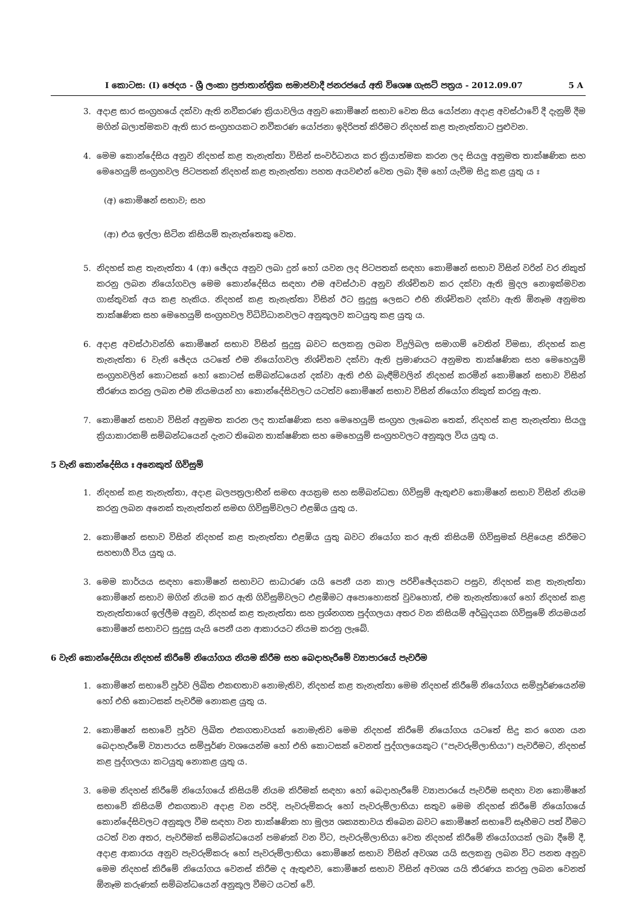I කොටස: (I) ඡෙදය - ශ්‍රී ලංකා ප්‍රජාතාන්ත්‍රික සමාජවාදී ජනරජයේ අති විශෙෂ ගැසට් පත්‍රය - 2012.09.07 5 A
3. අදාළ සාර සංග්‍රහයේ දක්වා ඇති නවීකරණ ක්‍රියාවලිය අනුව කොමිෂන් සභාව වෙත සිය යෝජනා අදාළ අවස්ථාවේ දී දැනුම් දීම මගින් බලාත්මකව ඇති සාර සංග්‍රහයකට නවීකරණ යෝජනා ඉදිරිපත් කිරීමට නිදහස් කළ තැනැත්තාට පුළුවන.
4. මෙම කොන්දේසිය අනුව නිදහස් කළ තැනැත්තා විසින් සංවර්ධනය කර ක්‍රියාත්මක කරන ලද සියලු අනුමත තාක්ෂණික සහ මෙහෙයුම් සංග්‍රහවල පිටපතක් නිදහස් කළ තැනැත්තා පහත අයවළුන් වෙත ලබා දීම හෝ යැවීම සිදු කළ යුතු ය ඃ
(අ) කොමිෂන් සභාව; සහ
(ආ) එය ඉල්ලා සිටින කිසියම් තැනැත්තෙකු වෙත.
5. නිදහස් කළ තැනැත්තා 4 (ආ) ඡේදය අනුව ලබා දුන් හෝ යවන ලද පිටපතක් සඳහා කොමිෂන් සභාව විසින් වරින් වර නිකුත් කරනු ලබන නියෝගවල මෙම කොන්දේසිය සඳහා එම අවස්ථාව අනුව නිශ්චිතව කර දක්වා ඇති මුදල නොඉක්මවන ගාස්තුවක් අය කළ හැකිය. නිදහස් කළ තැනැත්තා විසින් ඊට සුදුසු ලෙසට එහි නිශ්චිතව දක්වා ඇති ඕනෑම අනුමත තාක්ෂණික සහ මෙහෙයුම් සංග්‍රහවල විධිවිධානවලට අනුකූලව කටයුතු කළ යුතු ය.
6. අදාළ අවස්ථාවන්හි කොමිෂන් සභාව විසින් සුදුසු බවට සලකනු ලබන විදුලිබල සමාගම් වෙතින් විමසා, නිදහස් කළ තැනැත්තා 6 වැනි ඡේදය යටතේ එම නියෝගවල නිශ්චිතව දක්වා ඇති ප්‍රමාණයට අනුමත තාක්ෂණික සහ මෙහෙයුම් සංග්‍රහවලින් කොටසක් හෝ කොටස් සම්බන්ධයෙන් දක්වා ඇති එහි බැඳීම්වලින් නිදහස් කරමින් කොමිෂන් සභාව විසින් තීරණය කරනු ලබන එම නියමයන් හා කොන්දේසිවලට යටත්ව කොමිෂන් සභාව විසින් නියෝග නිකුත් කරනු ඇත.
7. කොමිෂන් සභාව විසින් අනුමත කරන ලද තාක්ෂණික සහ මෙහෙයුම් සංග්‍රහ ලැබෙන තෙක්, නිදහස් කළ තැනැත්තා සියලු ක්‍රියාකාරකම් සම්බන්ධයෙන් දැනට තිබෙන තාක්ෂණික සහ මෙහෙයුම් සංග්‍රහවලට අනුකූල විය යුතු ය.
5 වැනි කොන්දේසිය ඃ අනෙකුත් ගිවිසුම්
1. නිදහස් කළ තැනැත්තා, අදාළ බලපත්‍රලාභීන් සමඟ අයක්‍රම සහ සම්බන්ධතා ගිවිසුම් ඇතුළුව කොමිෂන් සභාව විසින් නියම කරනු ලබන අනෙක් තැනැත්තන් සමඟ ගිවිසුම්වලට එළඹිය යුතු ය.
2. කොමිෂන් සභාව විසින් නිදහස් කළ තැනැත්තා එළඹිය යුතු බවට නියෝග කර ඇති කිසියම් ගිවිසුමක් පිළියෙළ කිරීමට සහභාගී විය යුතු ය.
3. මෙම කාර්යය සඳහා කොමිෂන් සභාවට සාධාරණ යයි පෙනී යන කාල පරිච්ඡේදයකට පසුව, නිදහස් කළ තැනැත්තා කොමිෂන් සභාව මගින් නියම කර ඇති ගිවිසුම්වලට එළඹීමට අපොහොසත් වුවහොත්, එම තැනැත්තාගේ හෝ නිදහස් කළ තැනැත්තාගේ ඉල්ලීම අනුව, නිදහස් කළ තැනැත්තා සහ ප්‍රශ්නගත පුද්ගලයා අතර වන කිසියම් අර්බුදයක ගිවිසුමේ නියමයන් කොමිෂන් සභාවට සුදුසු යැයි පෙනී යන ආකාරයට නියම කරනු ලැබේ.
6 වැනි කොන්දේසියඃ නිදහස් කිරීමේ නියෝගය නියම කිරීම සහ බෙදාහැරීමේ ව්‍යාපාරයේ පැවරීම
1. කොමිෂන් සභාවේ පූර්ව ලිඛිත එකඟතාව නොමැතිව, නිදහස් කළ තැනැත්තා මෙම නිදහස් කිරීමේ නියෝගය සම්පූර්ණයෙන්ම හෝ එහි කොටසක් පැවරීම නොකළ යුතු ය.
2. කොමිෂන් සභාවේ පූර්ව ලිඛිත එකගතාවයක් නොමැතිව මෙම නිදහස් කිරීමේ නියෝගය යටතේ සිදු කර ගෙන යන බෙදාහැරීමේ ව්‍යාපාරය සම්පූර්ණ වශයෙන්ම හෝ එහි කොටසක් වෙනත් පුද්ගලයෙකුට ("පැවරුම්ලාභියා") පැවරීමට, නිදහස් කළ පුද්ගලයා කටයුතු නොකළ යුතු ය.
3. මෙම නිදහස් කිරීමේ නියෝගයේ කිසියම් නියම කිරීමක් සඳහා හෝ බෙදාහැරීමේ ව්‍යාපාරයේ පැවරීම සඳහා වන කොමිෂන් සභාවේ කිසියම් එකගතාව අදාළ වන පරිදි, පැවරුම්කරු හෝ පැවරුම්ලාභියා සතුව මෙම නිදහස් කිරීමේ නියෝගයේ කොන්දේසිවලට අනුකූල වීම සඳහා වන තාක්ෂණික හා මූල්‍ය ශක්‍යතාවය තිබෙන බවට කොමිෂන් සභාවේ සෑහීමට පත් වීමට යටත් වන අතර, පැවරීමක් සම්බන්ධයෙන් පමණක් වන විට, පැවරුම්ලාභියා වෙත නිදහස් කිරීමේ නියෝගයක් ලබා දීමේ දී, අදාළ ආකාරය අනුව පැවරුම්කරු හෝ පැවරුම්ලාභියා කොමිෂන් සභාව විසින් අවශ්‍ය යයි සලකනු ලබන විට පනත අනුව මෙම නිදහස් කිරීමේ නියෝගය වෙනස් කිරීම ද ඇතුළුව, කොමිෂන් සභාව විසින් අවශ්‍ය යයි තීරණය කරනු ලබන වෙනත් ඕනෑම කරුණක් සම්බන්ධයෙන් අනුකූල වීමට යටත් වේ.